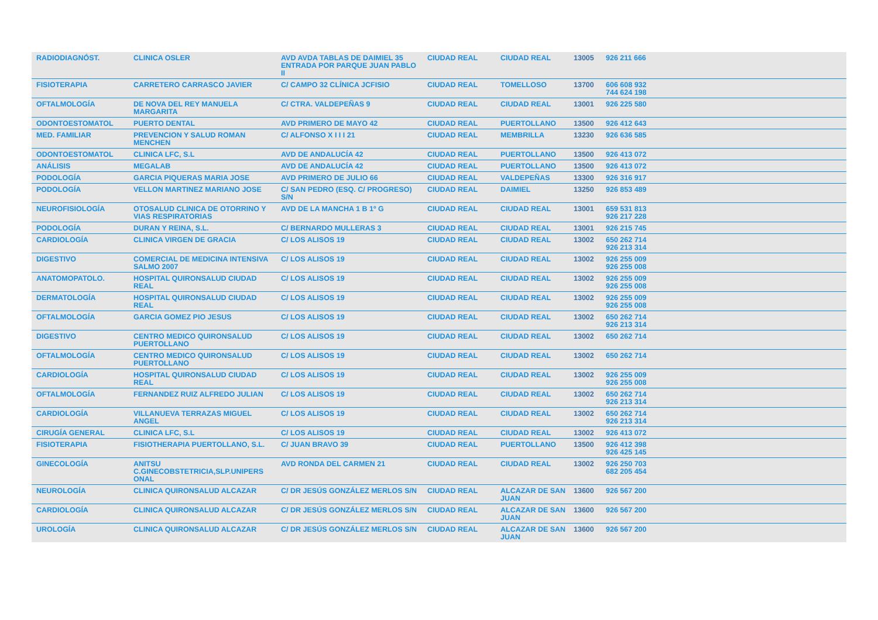| RADIODIAGNÓST. | CLINICA OSLER | AVD AVDA TABLAS DE DAIMIEL 35 ENTRADA POR PARQUE JUAN PABLO II | CIUDAD REAL | CIUDAD REAL | 13005 | 926 211 666 |
| FISIOTERAPIA | CARRETERO CARRASCO JAVIER | C/ CAMPO 32 CLÍNICA JCFISIO | CIUDAD REAL | TOMELLOSO | 13700 | 606 608 932 744 624 198 |
| OFTALMOLOGÍA | DE NOVA DEL REY MANUELA MARGARITA | C/ CTRA. VALDEPEÑAS 9 | CIUDAD REAL | CIUDAD REAL | 13001 | 926 225 580 |
| ODONTOESTOMATOL | PUERTO DENTAL | AVD PRIMERO DE MAYO 42 | CIUDAD REAL | PUERTOLLANO | 13500 | 926 412 643 |
| MED. FAMILIAR | PREVENCION Y SALUD ROMAN MENCHEN | C/ ALFONSO X I I I 21 | CIUDAD REAL | MEMBRILLA | 13230 | 926 636 585 |
| ODONTOESTOMATOL | CLINICA LFC, S.L | AVD DE ANDALUCÍA 42 | CIUDAD REAL | PUERTOLLANO | 13500 | 926 413 072 |
| ANÁLISIS | MEGALAB | AVD DE ANDALUCÍA 42 | CIUDAD REAL | PUERTOLLANO | 13500 | 926 413 072 |
| PODOLOGÍA | GARCIA PIQUERAS MARIA JOSE | AVD PRIMERO DE JULIO 66 | CIUDAD REAL | VALDEPEÑAS | 13300 | 926 316 917 |
| PODOLOGÍA | VELLON MARTINEZ MARIANO JOSE | C/ SAN PEDRO (ESQ. C/ PROGRESO) S/N | CIUDAD REAL | DAIMIEL | 13250 | 926 853 489 |
| NEUROFISIOLOGÍA | OTOSALUD CLINICA DE OTORRINO Y VIAS RESPIRATORIAS | AVD DE LA MANCHA 1 B 1º G | CIUDAD REAL | CIUDAD REAL | 13001 | 659 531 813 926 217 228 |
| PODOLOGÍA | DURAN Y REINA, S.L. | C/ BERNARDO MULLERAS 3 | CIUDAD REAL | CIUDAD REAL | 13001 | 926 215 745 |
| CARDIOLOGÍA | CLINICA VIRGEN DE GRACIA | C/ LOS ALISOS 19 | CIUDAD REAL | CIUDAD REAL | 13002 | 650 262 714 926 213 314 |
| DIGESTIVO | COMERCIAL DE MEDICINA INTENSIVA SALMO 2007 | C/ LOS ALISOS 19 | CIUDAD REAL | CIUDAD REAL | 13002 | 926 255 009 926 255 008 |
| ANATOMOPATOLO. | HOSPITAL QUIRONSALUD CIUDAD REAL | C/ LOS ALISOS 19 | CIUDAD REAL | CIUDAD REAL | 13002 | 926 255 009 926 255 008 |
| DERMATOLOGÍA | HOSPITAL QUIRONSALUD CIUDAD REAL | C/ LOS ALISOS 19 | CIUDAD REAL | CIUDAD REAL | 13002 | 926 255 009 926 255 008 |
| OFTALMOLOGÍA | GARCIA GOMEZ PIO JESUS | C/ LOS ALISOS 19 | CIUDAD REAL | CIUDAD REAL | 13002 | 650 262 714 926 213 314 |
| DIGESTIVO | CENTRO MEDICO QUIRONSALUD PUERTOLLANO | C/ LOS ALISOS 19 | CIUDAD REAL | CIUDAD REAL | 13002 | 650 262 714 |
| OFTALMOLOGÍA | CENTRO MEDICO QUIRONSALUD PUERTOLLANO | C/ LOS ALISOS 19 | CIUDAD REAL | CIUDAD REAL | 13002 | 650 262 714 |
| CARDIOLOGÍA | HOSPITAL QUIRONSALUD CIUDAD REAL | C/ LOS ALISOS 19 | CIUDAD REAL | CIUDAD REAL | 13002 | 926 255 009 926 255 008 |
| OFTALMOLOGÍA | FERNANDEZ RUIZ ALFREDO JULIAN | C/ LOS ALISOS 19 | CIUDAD REAL | CIUDAD REAL | 13002 | 650 262 714 926 213 314 |
| CARDIOLOGÍA | VILLANUEVA TERRAZAS MIGUEL ANGEL | C/ LOS ALISOS 19 | CIUDAD REAL | CIUDAD REAL | 13002 | 650 262 714 926 213 314 |
| CIRUGÍA GENERAL | CLINICA LFC, S.L | C/ LOS ALISOS 19 | CIUDAD REAL | CIUDAD REAL | 13002 | 926 413 072 |
| FISIOTERAPIA | FISIOTHERAPIA PUERTOLLANO, S.L. | C/ JUAN BRAVO 39 | CIUDAD REAL | PUERTOLLANO | 13500 | 926 412 398 926 425 145 |
| GINECOLOGÍA | ANITSU C.GINECOBSTETRICIA,SLP.UNIPERS ONAL | AVD RONDA DEL CARMEN 21 | CIUDAD REAL | CIUDAD REAL | 13002 | 926 250 703 682 205 454 |
| NEUROLOGÍA | CLINICA QUIRONSALUD ALCAZAR | C/ DR JESÚS GONZÁLEZ MERLOS S/N | CIUDAD REAL | ALCAZAR DE SAN JUAN | 13600 | 926 567 200 |
| CARDIOLOGÍA | CLINICA QUIRONSALUD ALCAZAR | C/ DR JESÚS GONZÁLEZ MERLOS S/N | CIUDAD REAL | ALCAZAR DE SAN JUAN | 13600 | 926 567 200 |
| UROLOGÍA | CLINICA QUIRONSALUD ALCAZAR | C/ DR JESÚS GONZÁLEZ MERLOS S/N | CIUDAD REAL | ALCAZAR DE SAN JUAN | 13600 | 926 567 200 |